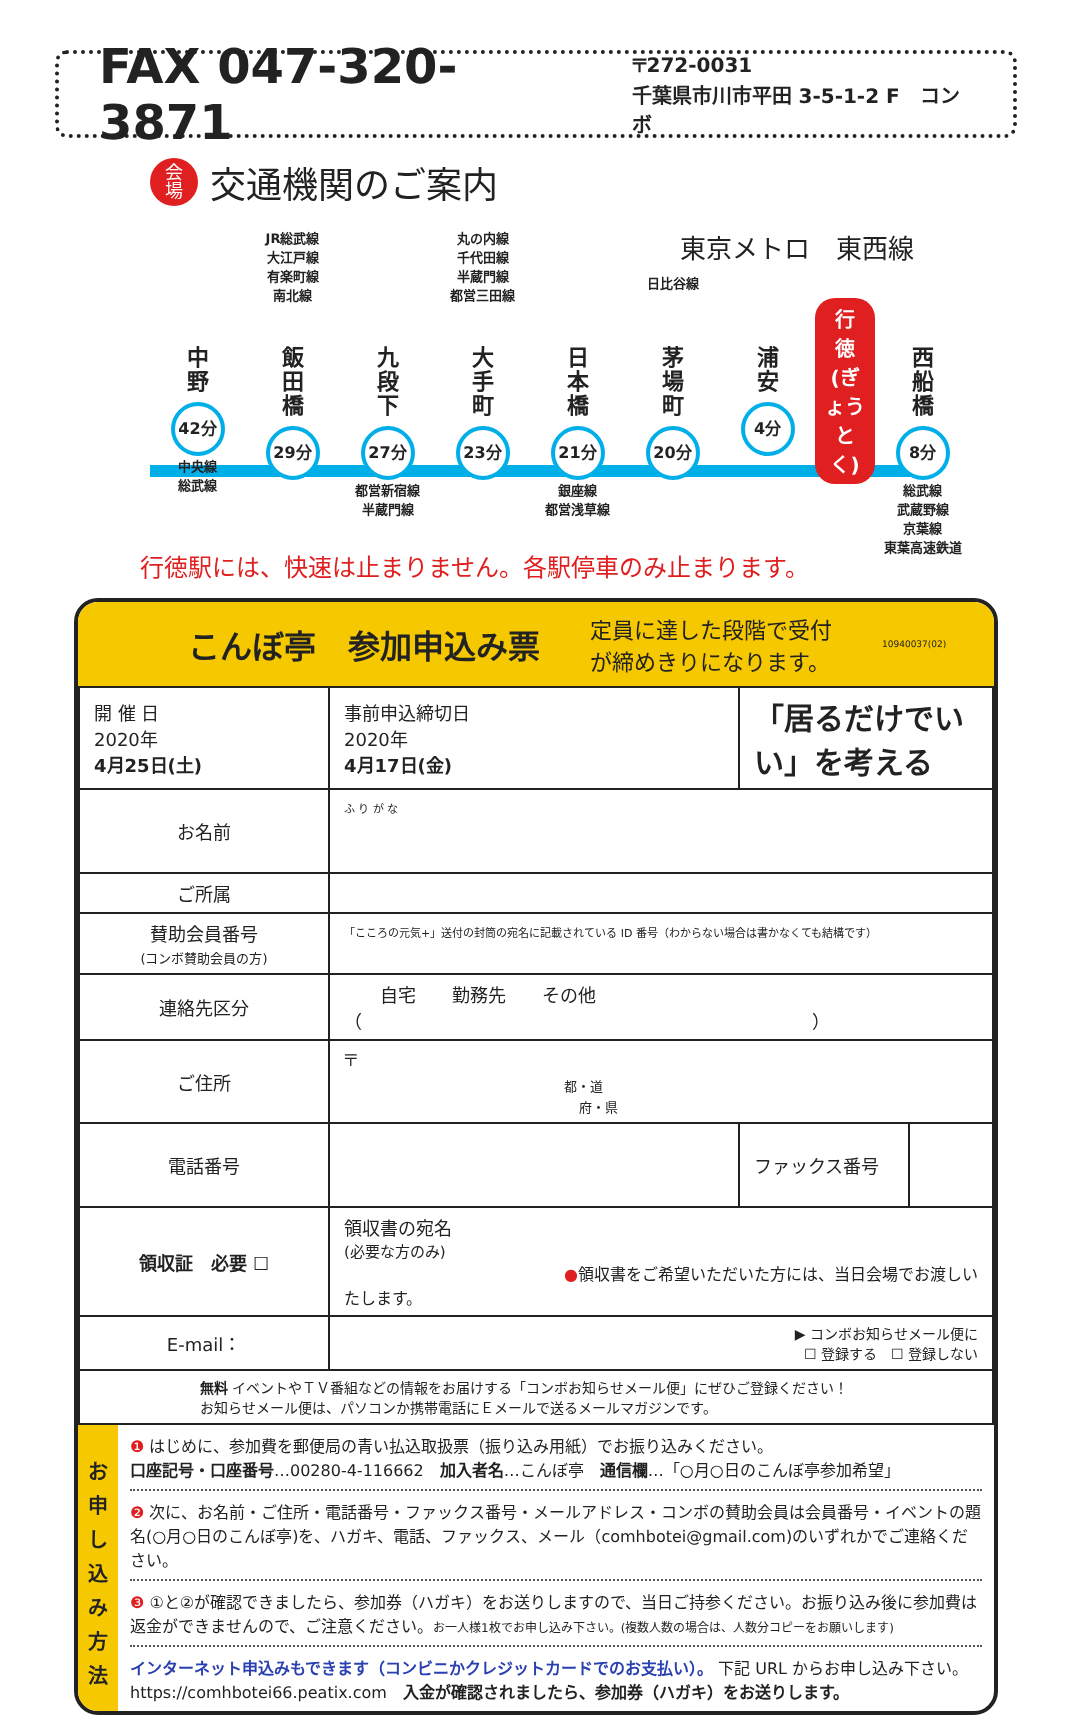FAX 047-320-3871
〒272-0031
千葉県市川市平田 3-5-1-2 F　コンボ
会
場 交通機関のご案内
東京メトロ　東西線
中
野
42分
中央線
総武線
JR総武線
大江戸線
有楽町線
南北線
飯
田
橋
29分
九
段
下
27分
都営新宿線
半蔵門線
丸の内線
千代田線
半蔵門線
都営三田線
大
手
町
23分
日
本
橋
21分
銀座線
都営浅草線
日比谷線
茅
場
町
20分
浦
安
4分
行
徳
(ぎょうとく)
西
船
橋
8分
総武線
武蔵野線
京葉線
東葉高速鉄道
行徳駅には、快速は止まりません。各駅停車のみ止まります。
こんぼ亭　参加申込み票
定員に達した段階で受付
が締めきりになります。
10940037(02)
| 開 催 日 2020年 4月25日(土) | 事前申込締切日 2020年 4月17日(金) | 「居るだけでいい」を考える | |
| お名前 | ふ り が な | | |
| ご所属 | | | |
| 賛助会員番号 (コンボ賛助会員の方) | 「こころの元気+」送付の封筒の宛名に記載されている ID 番号（わからない場合は書かなくても結構です） | | |
| 連絡先区分 | 自宅 勤務先 その他（ ） | | |
| ご住所 | 〒 都・道 府・県 | | |
| 電話番号 | | ファックス番号 | |
| 領収証 必要 ☐ | 領収書の宛名 (必要な方のみ) ● 領収書をご希望いただいた方には、当日会場でお渡しいたします。 | | |
| E-mail： | ▶ コンボお知らせメール便に ☐ 登録する ☐ 登録しない | | |
| 無料 イベントやＴＶ番組などの情報をお届けする「コンボお知らせメール便」にぜひご登録ください！ お知らせメール便は、パソコンか携帯電話にＥメールで送るメールマガジンです。 | | | |
お
申
し
込
み
方
法
❶ はじめに、参加費を郵便局の青い払込取扱票（振り込み用紙）でお振り込みください。
口座記号・口座番号…00280-4-116662　加入者名…こんぼ亭　通信欄…「○月○日のこんぼ亭参加希望」
❷ 次に、お名前・ご住所・電話番号・ファックス番号・メールアドレス・コンボの賛助会員は会員番号・イベントの題名(○月○日のこんぼ亭)を、ハガキ、電話、ファックス、メール（comhbotei@gmail.com)のいずれかでご連絡ください。
❸ ①と②が確認できましたら、参加券（ハガキ）をお送りしますので、当日ご持参ください。お振り込み後に参加費は返金ができませんので、ご注意ください。お一人様1枚でお申し込み下さい。(複数人数の場合は、人数分コピーをお願いします)
インターネット申込みもできます（コンビニかクレジットカードでのお支払い）。 下記 URL からお申し込み下さい。
https://comhbotei66.peatix.com　入金が確認されましたら、参加券（ハガキ）をお送りします。